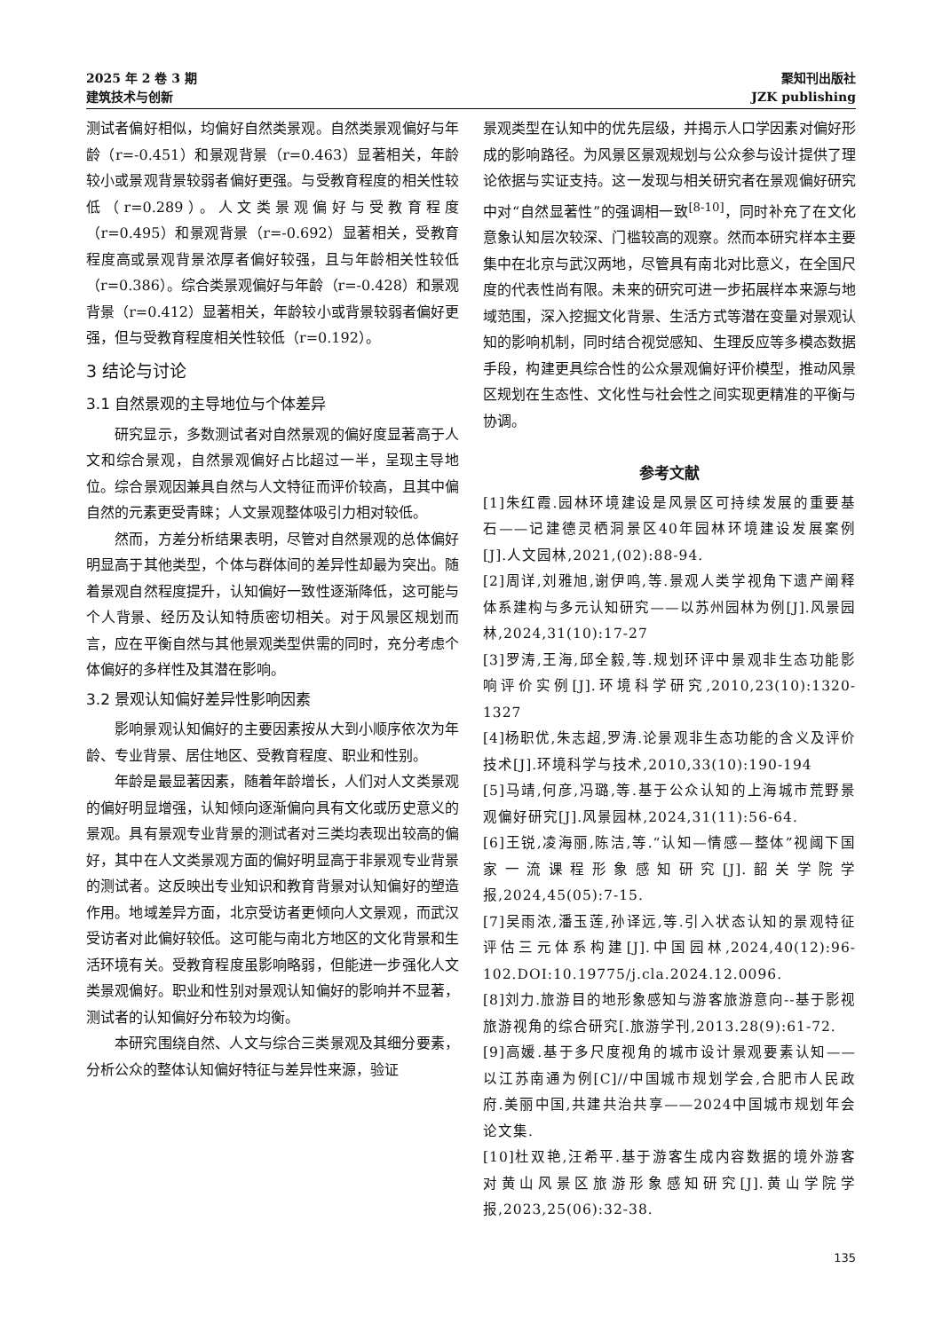2025 年 2 卷 3 期
建筑技术与创新
聚知刊出版社
JZK publishing
测试者偏好相似，均偏好自然类景观。自然类景观偏好与年龄（r=-0.451）和景观背景（r=0.463）显著相关，年龄较小或景观背景较弱者偏好更强。与受教育程度的相关性较低（r=0.289）。人文类景观偏好与受教育程度（r=0.495）和景观背景（r=-0.692）显著相关，受教育程度高或景观背景浓厚者偏好较强，且与年龄相关性较低（r=0.386）。综合类景观偏好与年龄（r=-0.428）和景观背景（r=0.412）显著相关，年龄较小或背景较弱者偏好更强，但与受教育程度相关性较低（r=0.192）。
3 结论与讨论
3.1 自然景观的主导地位与个体差异
研究显示，多数测试者对自然景观的偏好度显著高于人文和综合景观，自然景观偏好占比超过一半，呈现主导地位。综合景观因兼具自然与人文特征而评价较高，且其中偏自然的元素更受青睐；人文景观整体吸引力相对较低。
然而，方差分析结果表明，尽管对自然景观的总体偏好明显高于其他类型，个体与群体间的差异性却最为突出。随着景观自然程度提升，认知偏好一致性逐渐降低，这可能与个人背景、经历及认知特质密切相关。对于风景区规划而言，应在平衡自然与其他景观类型供需的同时，充分考虑个体偏好的多样性及其潜在影响。
3.2 景观认知偏好差异性影响因素
影响景观认知偏好的主要因素按从大到小顺序依次为年龄、专业背景、居住地区、受教育程度、职业和性别。
年龄是最显著因素，随着年龄增长，人们对人文类景观的偏好明显增强，认知倾向逐渐偏向具有文化或历史意义的景观。具有景观专业背景的测试者对三类均表现出较高的偏好，其中在人文类景观方面的偏好明显高于非景观专业背景的测试者。这反映出专业知识和教育背景对认知偏好的塑造作用。地域差异方面，北京受访者更倾向人文景观，而武汉受访者对此偏好较低。这可能与南北方地区的文化背景和生活环境有关。受教育程度虽影响略弱，但能进一步强化人文类景观偏好。职业和性别对景观认知偏好的影响并不显著，测试者的认知偏好分布较为均衡。
本研究围绕自然、人文与综合三类景观及其细分要素，分析公众的整体认知偏好特征与差异性来源，验证
景观类型在认知中的优先层级，并揭示人口学因素对偏好形成的影响路径。为风景区景观规划与公众参与设计提供了理论依据与实证支持。这一发现与相关研究者在景观偏好研究中对“自然显著性”的强调相一致<sup>[8-10]</sup>，同时补充了在文化意象认知层次较深、门槛较高的观察。然而本研究样本主要集中在北京与武汉两地，尽管具有南北对比意义，在全国尺度的代表性尚有限。未来的研究可进一步拓展样本来源与地域范围，深入挖掘文化背景、生活方式等潜在变量对景观认知的影响机制，同时结合视觉感知、生理反应等多模态数据手段，构建更具综合性的公众景观偏好评价模型，推动风景区规划在生态性、文化性与社会性之间实现更精准的平衡与协调。
参考文献
[1]朱红霞.园林环境建设是风景区可持续发展的重要基石——记建德灵栖洞景区40年园林环境建设发展案例[J].人文园林,2021,(02):88-94.
[2]周详,刘雅旭,谢伊鸣,等.景观人类学视角下遗产阐释体系建构与多元认知研究——以苏州园林为例[J].风景园林,2024,31(10):17-27
[3]罗涛,王海,邱全毅,等.规划环评中景观非生态功能影响评价实例[J].环境科学研究,2010,23(10):1320-1327
[4]杨职优,朱志超,罗涛.论景观非生态功能的含义及评价技术[J].环境科学与技术,2010,33(10):190-194
[5]马靖,何彦,冯璐,等.基于公众认知的上海城市荒野景观偏好研究[J].风景园林,2024,31(11):56-64.
[6]王锐,凌海丽,陈洁,等.“认知—情感—整体”视阈下国家一流课程形象感知研究[J].韶关学院学报,2024,45(05):7-15.
[7]吴雨浓,潘玉莲,孙译远,等.引入状态认知的景观特征评估三元体系构建[J].中国园林,2024,40(12):96-102.DOI:10.19775/j.cla.2024.12.0096.
[8]刘力.旅游目的地形象感知与游客旅游意向--基于影视旅游视角的综合研究[.旅游学刊,2013.28(9):61-72.
[9]高媛.基于多尺度视角的城市设计景观要素认知——以江苏南通为例[C]//中国城市规划学会,合肥市人民政府.美丽中国,共建共治共享——2024中国城市规划年会论文集.
[10]杜双艳,汪希平.基于游客生成内容数据的境外游客对黄山风景区旅游形象感知研究[J].黄山学院学报,2023,25(06):32-38.
135